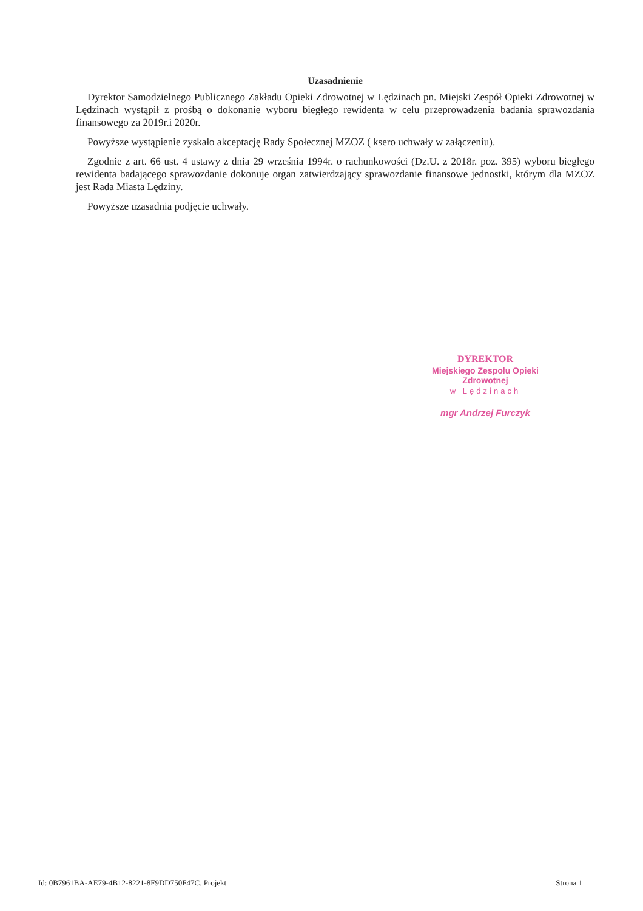Uzasadnienie
Dyrektor Samodzielnego Publicznego Zakładu Opieki Zdrowotnej w Lędzinach pn. Miejski Zespół Opieki Zdrowotnej w Lędzinach wystąpił z prośbą o dokonanie wyboru biegłego rewidenta w celu przeprowadzenia badania sprawozdania finansowego za 2019r.i 2020r.
Powyższe wystąpienie zyskało akceptację Rady Społecznej MZOZ ( ksero uchwały w załączeniu).
Zgodnie z art. 66 ust. 4 ustawy z dnia 29 września 1994r. o rachunkowości (Dz.U. z 2018r. poz. 395) wyboru biegłego rewidenta badającego sprawozdanie dokonuje organ zatwierdzający sprawozdanie finansowe jednostki, którym dla MZOZ jest Rada Miasta Lędziny.
Powyższe uzasadnia podjęcie uchwały.
DYREKTOR
Miejskiego Zespołu Opieki Zdrowotnej
w Lędzinach
mgr Andrzej Furczyk
Id: 0B7961BA-AE79-4B12-8221-8F9DD750F47C. Projekt Strona 1